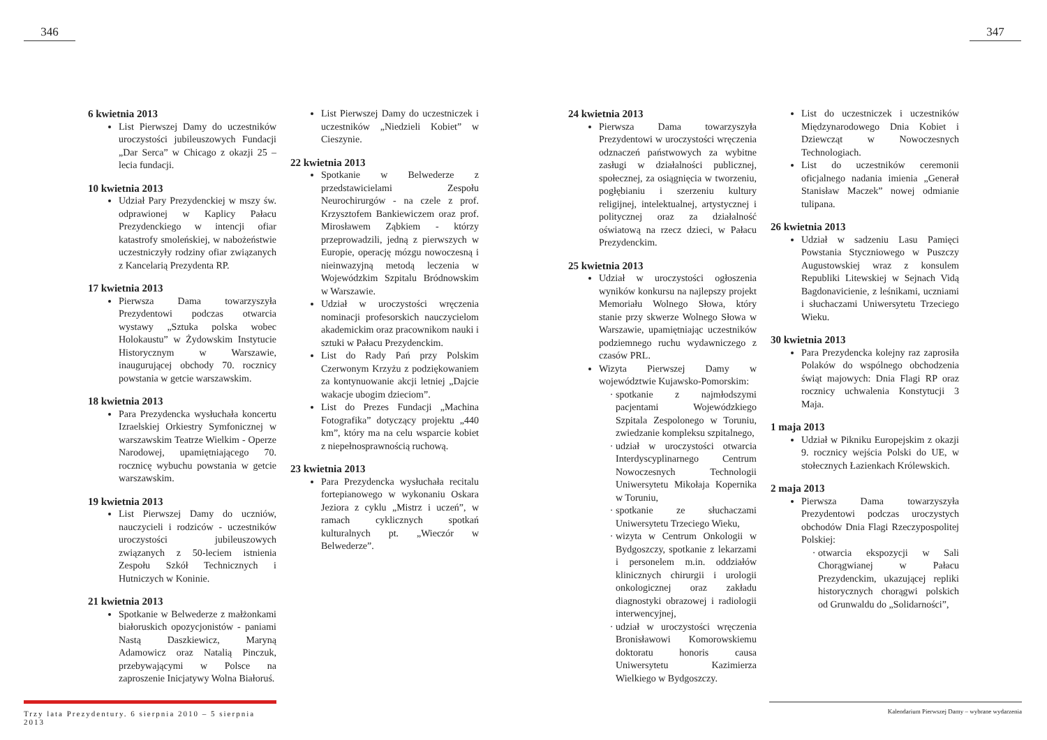346 347
6 kwietnia 2013
List Pierwszej Damy do uczestników uroczystości jubileuszowych Fundacji „Dar Serca” w Chicago z okazji 25 – lecia fundacji.
10 kwietnia 2013
Udział Pary Prezydenckiej w mszy św. odprawionej w Kaplicy Pałacu Prezydenckiego w intencji ofiar katastrofy smoleńskiej, w nabożeństwie uczestniczyły rodziny ofiar związanych z Kancelarią Prezydenta RP.
17 kwietnia 2013
Pierwsza Dama towarzyszyła Prezydentowi podczas otwarcia wystawy „Sztuka polska wobec Holokaustu” w Żydowskim Instytucie Historycznym w Warszawie, inaugurującej obchody 70. rocznicy powstania w getcie warszawskim.
18 kwietnia 2013
Para Prezydencka wysłuchała koncertu Izraelskiej Orkiestry Symfonicznej w warszawskim Teatrze Wielkim - Operze Narodowej, upamiętniającego 70. rocznicę wybuchu powstania w getcie warszawskim.
19 kwietnia 2013
List Pierwszej Damy do uczniów, nauczycieli i rodziców - uczestników uroczystości jubileuszowych związanych z 50-leciem istnienia Zespołu Szkół Technicznych i Hutniczych w Koninie.
21 kwietnia 2013
Spotkanie w Belwederze z małżonkami białoruskich opozycjonistów - paniami Nastą Daszkiewicz, Maryną Adamowicz oraz Natalią Pinczuk, przebywającymi w Polsce na zaproszenie Inicjatywy Wolna Białoruś.
List Pierwszej Damy do uczestniczek i uczestników „Niedzieli Kobiet” w Cieszynie.
22 kwietnia 2013
Spotkanie w Belwederze z przedstawicielami Zespołu Neurochirurgów - na czele z prof. Krzysztofem Bankiewiczem oraz prof. Mirosławem Ząbkiem - którzy przeprowadzili, jedną z pierwszych w Europie, operację mózgu nowoczesną i nieinwazyjną metodą leczenia w Wojewódzkim Szpitalu Bródnowskim w Warszawie.
Udział w uroczystości wręczenia nominacji profesorskich nauczycielom akademickim oraz pracownikom nauki i sztuki w Pałacu Prezydenckim.
List do Rady Pań przy Polskim Czerwonym Krzyżu z podziękowaniem za kontynuowanie akcji letniej „Dajcie wakacje ubogim dzieciom”.
List do Prezes Fundacji „Machina Fotografika” dotyczący projektu „440 km”, który ma na celu wsparcie kobiet z niepełnosprawnością ruchową.
23 kwietnia 2013
Para Prezydencka wysłuchała recitalu fortepianowego w wykonaniu Oskara Jeziora z cyklu „Mistrz i uczeń”, w ramach cyklicznych spotkań kulturalnych pt. „Wieczór w Belwederze”.
24 kwietnia 2013
Pierwsza Dama towarzyszyła Prezydentowi w uroczystości wręczenia odznaczeń państwowych za wybitne zasługi w działalności publicznej, społecznej, za osiągnięcia w tworzeniu, pogłębianiu i szerzeniu kultury religijnej, intelektualnej, artystycznej i politycznej oraz za działalność oświatową na rzecz dzieci, w Pałacu Prezydenckim.
25 kwietnia 2013
Udział w uroczystości ogłoszenia wyników konkursu na najlepszy projekt Memoriału Wolnego Słowa, który stanie przy skwerze Wolnego Słowa w Warszawie, upamiętniając uczestników podziemnego ruchu wydawniczego z czasów PRL.
Wizyta Pierwszej Damy w województwie Kujawsko-Pomorskim:
spotkanie z najmłodszymi pacjentami Wojewódzkiego Szpitala Zespolonego w Toruniu, zwiedzanie kompleksu szpitalnego,
udział w uroczystości otwarcia Interdyscyplinarnego Centrum Nowoczesnych Technologii Uniwersytetu Mikołaja Kopernika w Toruniu,
spotkanie ze słuchaczami Uniwersytetu Trzeciego Wieku,
wizyta w Centrum Onkologii w Bydgoszczy, spotkanie z lekarzami i personelem m.in. oddziałów klinicznych chirurgii i urologii onkologicznej oraz zakładu diagnostyki obrazowej i radiologii interwencyjnej,
udział w uroczystości wręczenia Bronisławowi Komorowskiemu doktoratu honoris causa Uniwersytetu Kazimierza Wielkiego w Bydgoszczy.
List do uczestniczek i uczestników Międzynarodowego Dnia Kobiet i Dziewcząt w Nowoczesnych Technologiach.
List do uczestników ceremonii oficjalnego nadania imienia „Generał Stanisław Maczek” nowej odmianie tulipana.
26 kwietnia 2013
Udział w sadzeniu Lasu Pamięci Powstania Styczniowego w Puszczy Augustowskiej wraz z konsulem Republiki Litewskiej w Sejnach Vidą Bagdonavicienie, z leśnikami, uczniami i słuchaczami Uniwersytetu Trzeciego Wieku.
30 kwietnia 2013
Para Prezydencka kolejny raz zaprosiła Polaków do wspólnego obchodzenia świąt majowych: Dnia Flagi RP oraz rocznicy uchwalenia Konstytucji 3 Maja.
1 maja 2013
Udział w Pikniku Europejskim z okazji 9. rocznicy wejścia Polski do UE, w stołecznych Łazienkach Królewskich.
2 maja 2013
Pierwsza Dama towarzyszyła Prezydentowi podczas uroczystych obchodów Dnia Flagi Rzeczypospolitej Polskiej:
otwarcia ekspozycji w Sali Chorągwianej w Pałacu Prezydenckim, ukazującej repliki historycznych chorągwi polskich od Grunwaldu do „Solidarności”,
Trzy lata Prezydentury. 6 sierpnia 2010 – 5 sierpnia 2013
Kalendarium Pierwszej Damy – wybrane wydarzenia